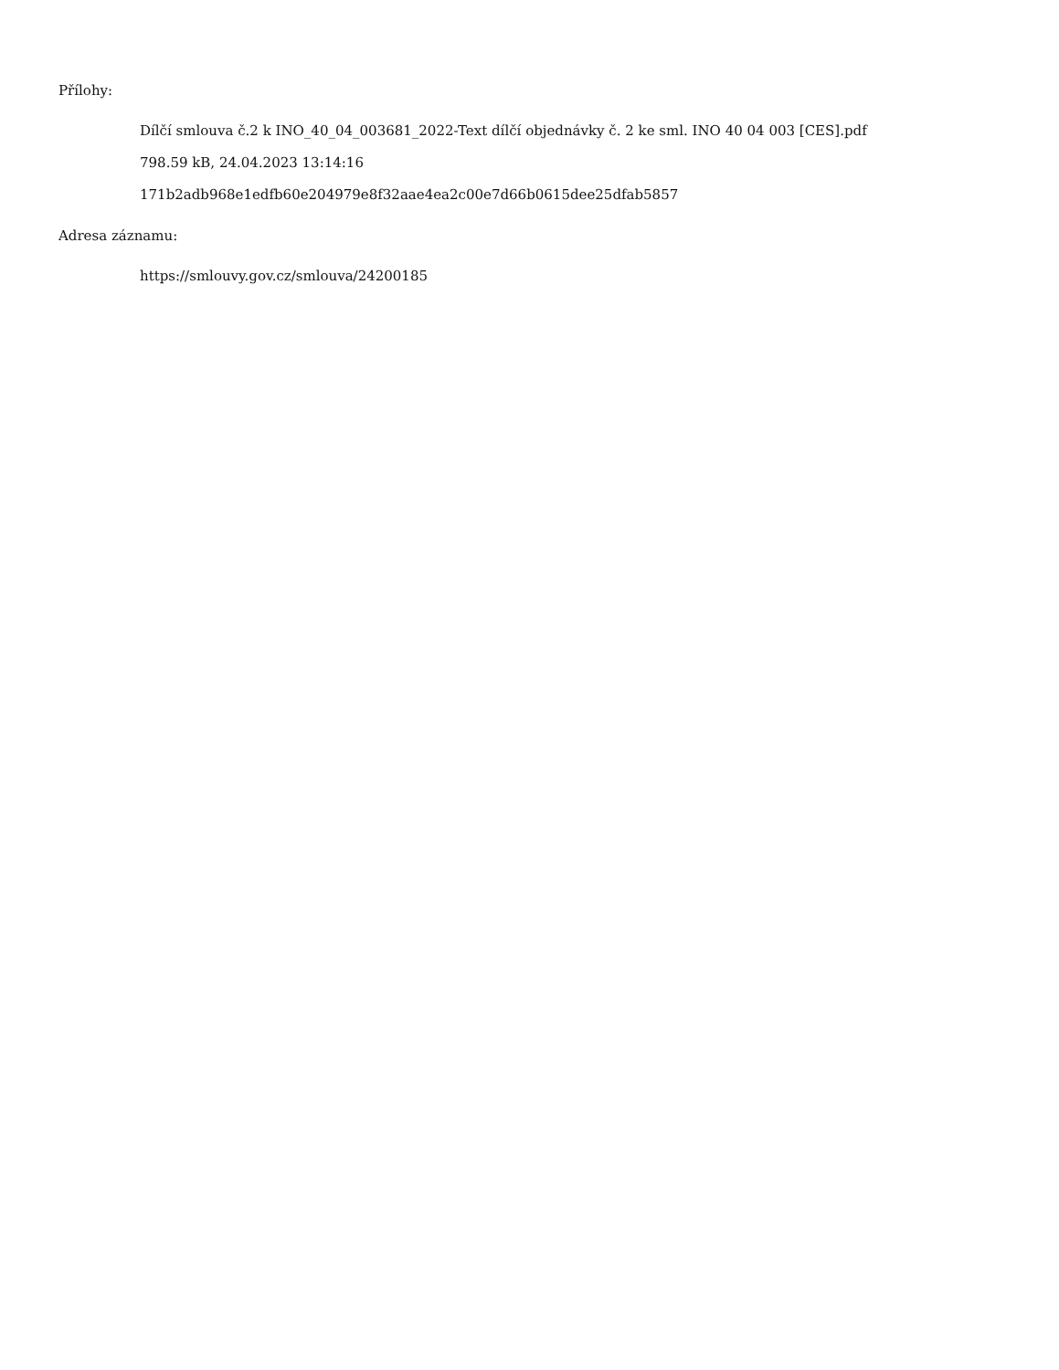Přílohy:
Dílčí smlouva č.2 k INO_40_04_003681_2022-Text dílčí objednávky č. 2 ke sml. INO 40 04 003 [CES].pdf
798.59 kB, 24.04.2023 13:14:16
171b2adb968e1edfb60e204979e8f32aae4ea2c00e7d66b0615dee25dfab5857
Adresa záznamu:
https://smlouvy.gov.cz/smlouva/24200185